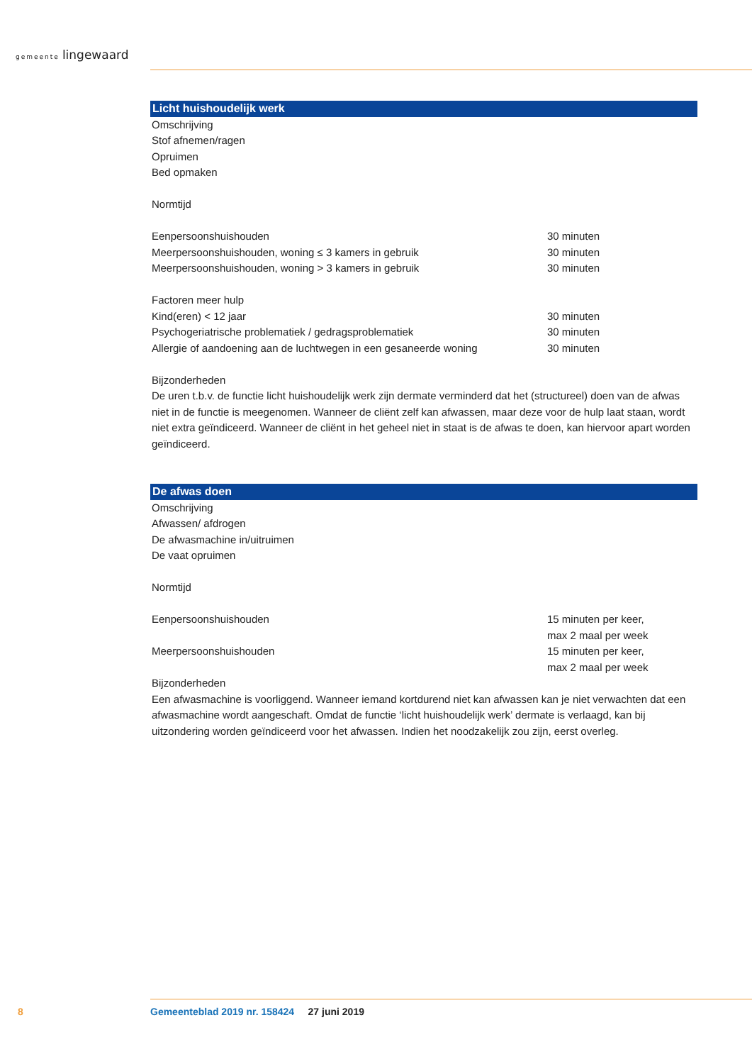gemeente lingewaard
Licht huishoudelijk werk
Omschrijving
Stof afnemen/ragen
Opruimen
Bed opmaken
Normtijd
| Eenpersoonshuishouden | 30 minuten |
| Meerpersoonshuishouden, woning ≤ 3 kamers in gebruik | 30 minuten |
| Meerpersoonshuishouden, woning > 3 kamers in gebruik | 30 minuten |
| Factoren meer hulp | |
| Kind(eren) < 12 jaar | 30 minuten |
| Psychogeriatrische problematiek / gedragsproblematiek | 30 minuten |
| Allergie of aandoening aan de luchtwegen in een gesaneerde woning | 30 minuten |
Bijzonderheden
De uren t.b.v. de functie licht huishoudelijk werk zijn dermate verminderd dat het (structureel) doen van de afwas niet in de functie is meegenomen. Wanneer de cliënt zelf kan afwassen, maar deze voor de hulp laat staan, wordt niet extra geïndiceerd. Wanneer de cliënt in het geheel niet in staat is de afwas te doen, kan hiervoor apart worden geïndiceerd.
De afwas doen
Omschrijving
Afwassen/ afdrogen
De afwasmachine in/uitruimen
De vaat opruimen
Normtijd
| Eenpersoonshuishouden | 15 minuten per keer, max 2 maal per week |
| Meerpersoonshuishouden | 15 minuten per keer, max 2 maal per week |
Bijzonderheden
Een afwasmachine is voorliggend. Wanneer iemand kortdurend niet kan afwassen kan je niet verwachten dat een afwasmachine wordt aangeschaft. Omdat de functie ‘licht huishoudelijk werk’ dermate is verlaagd, kan bij uitzondering worden geïndiceerd voor het afwassen. Indien het noodzakelijk zou zijn, eerst overleg.
8
Gemeenteblad 2019 nr. 158424 27 juni 2019